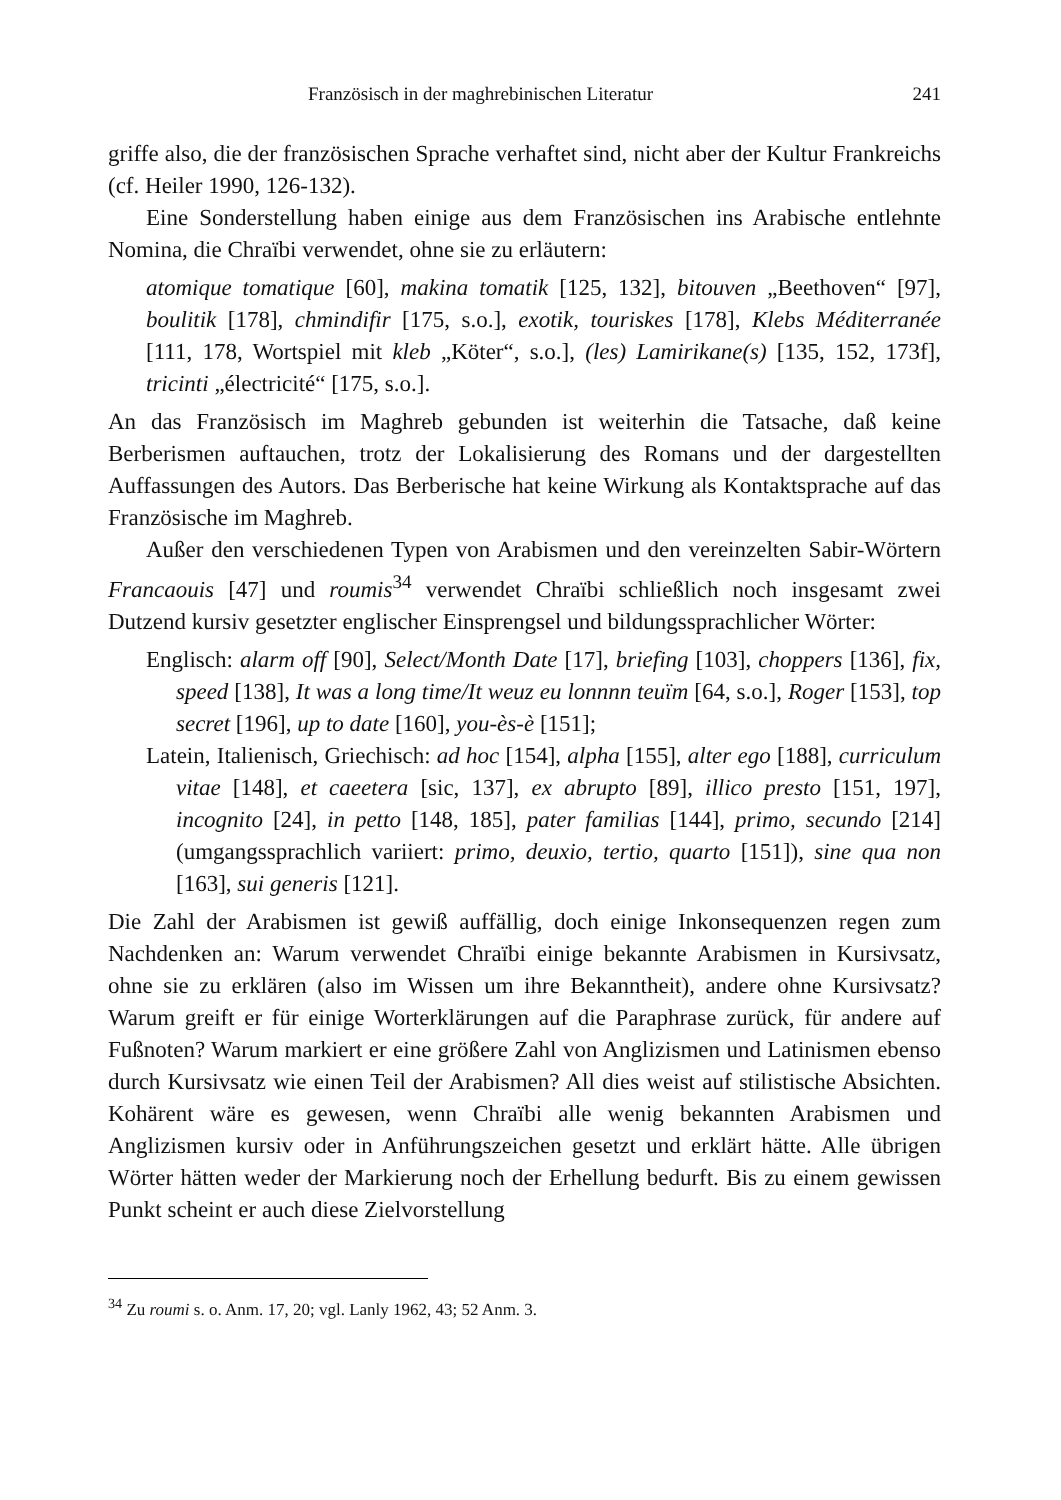Französisch in der maghrebinischen Literatur 241
griffe also, die der französischen Sprache verhaftet sind, nicht aber der Kultur Frankreichs (cf. Heiler 1990, 126-132).
Eine Sonderstellung haben einige aus dem Französischen ins Arabische entlehnte Nomina, die Chraïbi verwendet, ohne sie zu erläutern:
atomique tomatique [60], makina tomatik [125, 132], bitouven „Beethoven“ [97], boulitik [178], chmindifir [175, s.o.], exotik, touriskes [178], Klebs Méditerranée [111, 178, Wortspiel mit kleb „Köter“, s.o.], (les) Lamirikane(s) [135, 152, 173f], tricinti „électricité“ [175, s.o.].
An das Französisch im Maghreb gebunden ist weiterhin die Tatsache, daß keine Berberismen auftauchen, trotz der Lokalisierung des Romans und der dargestellten Auffassungen des Autors. Das Berberische hat keine Wirkung als Kontaktsprache auf das Französische im Maghreb.
Außer den verschiedenen Typen von Arabismen und den vereinzelten Sabir-Wörtern Francaouis [47] und roumis<sup>34</sup> verwendet Chraïbi schließlich noch insgesamt zwei Dutzend kursiv gesetzter englischer Einsprengsel und bildungssprachlicher Wörter:
Englisch: alarm off [90], Select/Month Date [17], briefing [103], choppers [136], fix, speed [138], It was a long time/It weuz eu lonnnn teuïm [64, s.o.], Roger [153], top secret [196], up to date [160], you-ès-è [151];
Latein, Italienisch, Griechisch: ad hoc [154], alpha [155], alter ego [188], curriculum vitae [148], et caeetera [sic, 137], ex abrupto [89], illico presto [151, 197], incognito [24], in petto [148, 185], pater familias [144], primo, secundo [214] (umgangssprachlich variiert: primo, deuxio, tertio, quarto [151]), sine qua non [163], sui generis [121].
Die Zahl der Arabismen ist gewiß auffällig, doch einige Inkonsequenzen regen zum Nachdenken an: Warum verwendet Chraïbi einige bekannte Arabismen in Kursivsatz, ohne sie zu erklären (also im Wissen um ihre Bekanntheit), andere ohne Kursivsatz? Warum greift er für einige Worterklärungen auf die Paraphrase zurück, für andere auf Fußnoten? Warum markiert er eine größere Zahl von Anglizismen und Latinismen ebenso durch Kursivsatz wie einen Teil der Arabismen? All dies weist auf stilistische Absichten. Kohärent wäre es gewesen, wenn Chraïbi alle wenig bekannten Arabismen und Anglizismen kursiv oder in Anführungszeichen gesetzt und erklärt hätte. Alle übrigen Wörter hätten weder der Markierung noch der Erhellung bedurft. Bis zu einem gewissen Punkt scheint er auch diese Zielvorstellung
<sup>34</sup> Zu roumi s. o. Anm. 17, 20; vgl. Lanly 1962, 43; 52 Anm. 3.